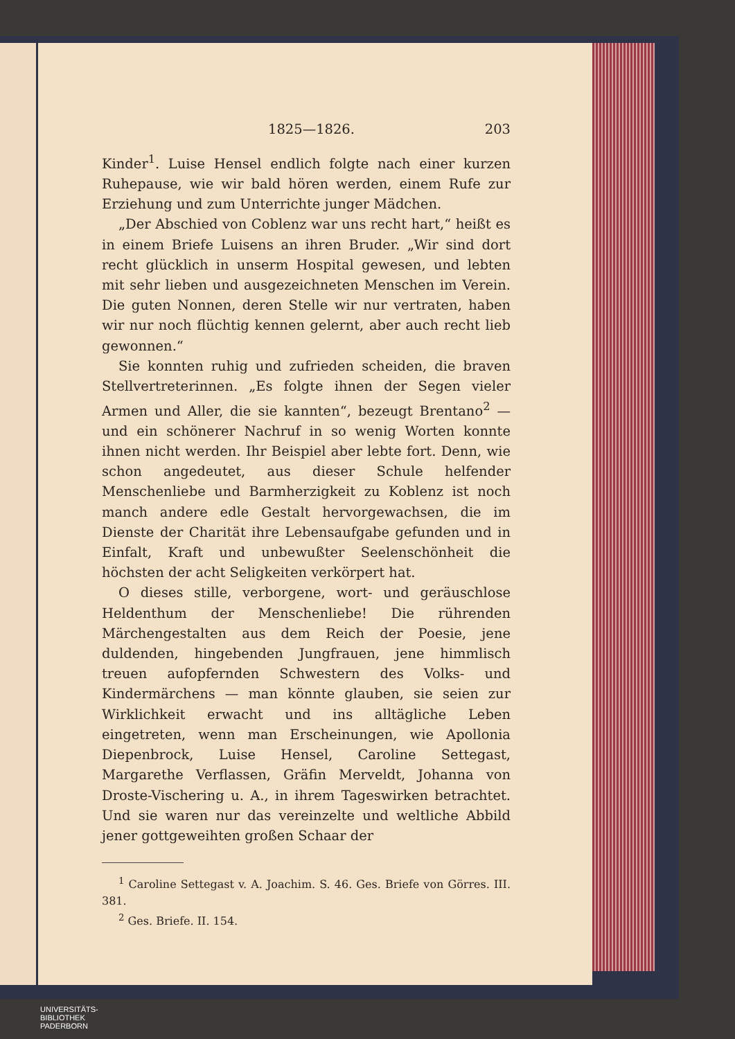1825—1826. 203
Kinder<sup>1</sup>. Luise Hensel endlich folgte nach einer kurzen Ruhepause, wie wir bald hören werden, einem Rufe zur Erziehung und zum Unterrichte junger Mädchen.
„Der Abschied von Coblenz war uns recht hart,“ heißt es in einem Briefe Luisens an ihren Bruder. „Wir sind dort recht glücklich in unserm Hospital gewesen, und lebten mit sehr lieben und ausgezeichneten Menschen im Verein. Die guten Nonnen, deren Stelle wir nur vertraten, haben wir nur noch flüchtig kennen gelernt, aber auch recht lieb gewonnen.“
Sie konnten ruhig und zufrieden scheiden, die braven Stellvertreterinnen. „Es folgte ihnen der Segen vieler Armen und Aller, die sie kannten“, bezeugt Brentano<sup>2</sup> — und ein schönerer Nachruf in so wenig Worten konnte ihnen nicht werden. Ihr Beispiel aber lebte fort. Denn, wie schon angedeutet, aus dieser Schule helfender Menschenliebe und Barmherzigkeit zu Koblenz ist noch manch andere edle Gestalt hervorgewachsen, die im Dienste der Charität ihre Lebensaufgabe gefunden und in Einfalt, Kraft und unbewußter Seelenschönheit die höchsten der acht Seligkeiten verkörpert hat.
O dieses stille, verborgene, wort- und geräuschlose Heldenthum der Menschenliebe! Die rührenden Märchengestalten aus dem Reich der Poesie, jene duldenden, hingebenden Jungfrauen, jene himmlisch treuen aufopfernden Schwestern des Volks- und Kindermärchens — man könnte glauben, sie seien zur Wirklichkeit erwacht und ins alltägliche Leben eingetreten, wenn man Erscheinungen, wie Apollonia Diepenbrock, Luise Hensel, Caroline Settegast, Margarethe Verflassen, Gräfin Merveldt, Johanna von Droste-Vischering u. A., in ihrem Tageswirken betrachtet. Und sie waren nur das vereinzelte und weltliche Abbild jener gottgeweihten großen Schaar der
<sup>1</sup> Caroline Settegast v. A. Joachim. S. 46. Ges. Briefe von Görres. III. 381.
<sup>2</sup> Ges. Briefe. II. 154.
UNIVERSITÄTS-
BIBLIOTHEK
PADERBORN